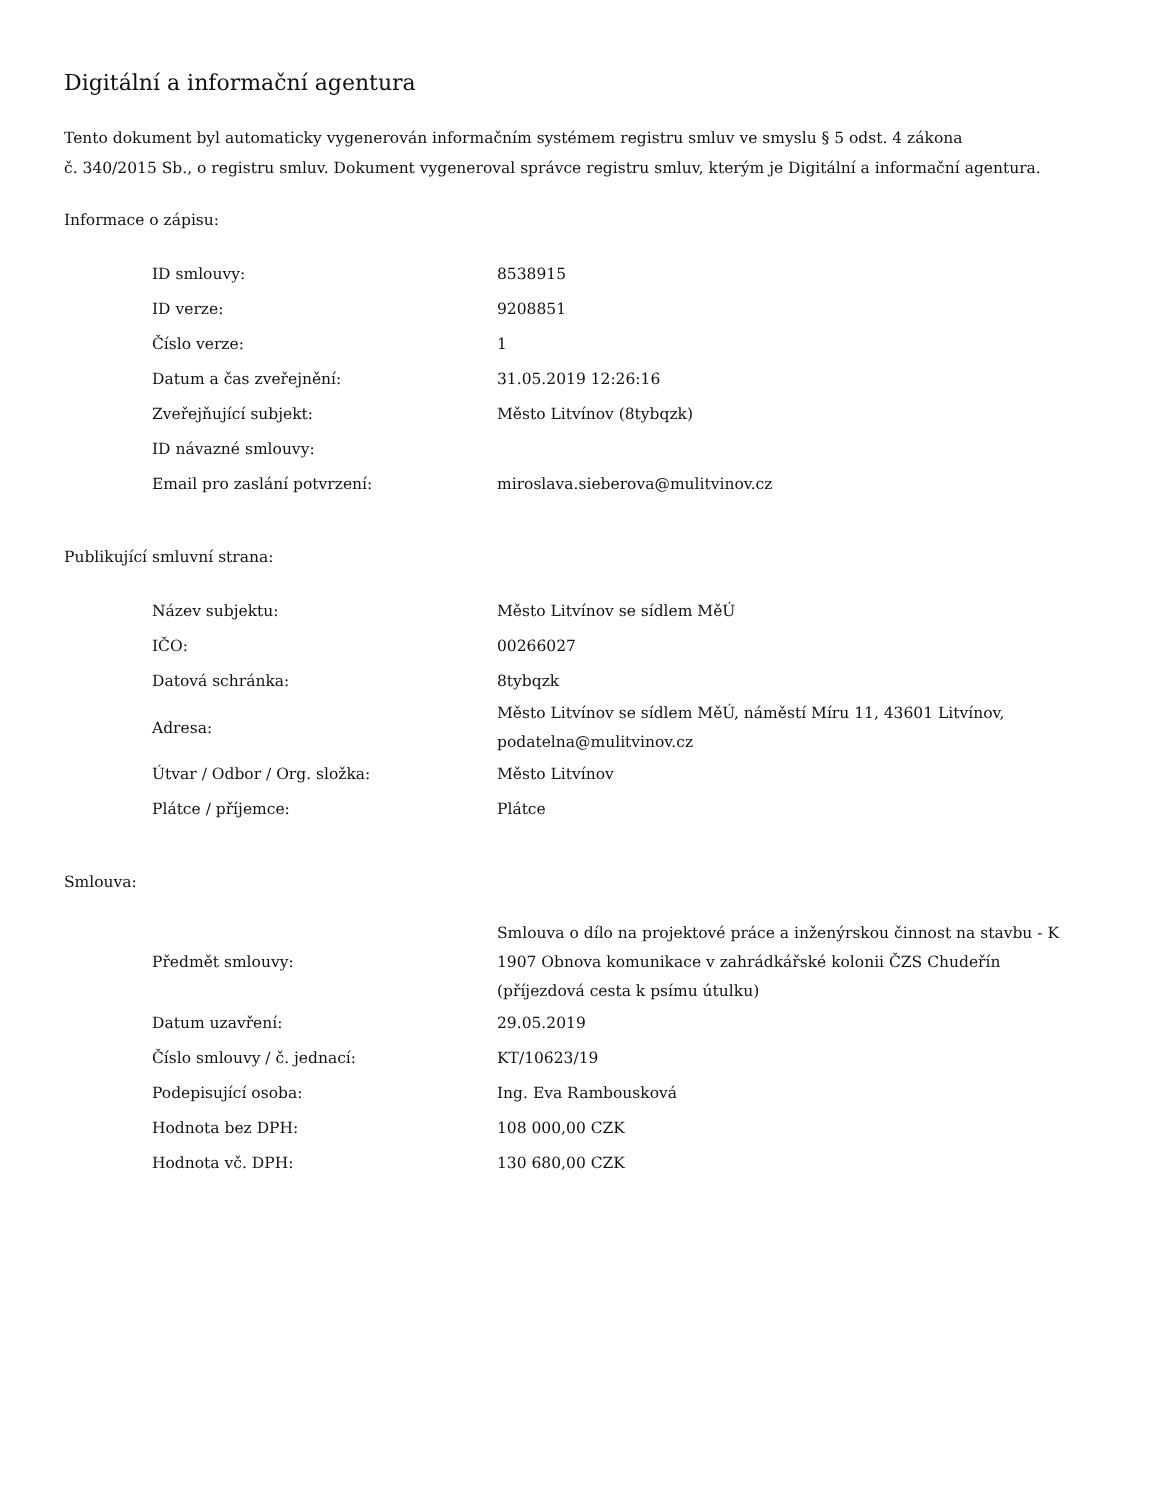Digitální a informační agentura
Tento dokument byl automaticky vygenerován informačním systémem registru smluv ve smyslu § 5 odst. 4 zákona
č. 340/2015 Sb., o registru smluv. Dokument vygeneroval správce registru smluv, kterým je Digitální a informační agentura.
Informace o zápisu:
| ID smlouvy: | 8538915 |
| ID verze: | 9208851 |
| Číslo verze: | 1 |
| Datum a čas zveřejnění: | 31.05.2019 12:26:16 |
| Zveřejňující subjekt: | Město Litvínov (8tybqzk) |
| ID návazné smlouvy: | |
| Email pro zaslání potvrzení: | miroslava.sieberova@mulitvinov.cz |
Publikující smluvní strana:
| Název subjektu: | Město Litvínov se sídlem MěÚ |
| IČO: | 00266027 |
| Datová schránka: | 8tybqzk |
| Adresa: | Město Litvínov se sídlem MěÚ, náměstí Míru 11, 43601 Litvínov, podatelna@mulitvinov.cz |
| Útvar / Odbor / Org. složka: | Město Litvínov |
| Plátce / příjemce: | Plátce |
Smlouva:
| Předmět smlouvy: | Smlouva o dílo na projektové práce a inženýrskou činnost na stavbu - K 1907 Obnova komunikace v zahrádkářské kolonii ČZS Chudeřín (příjezdová cesta k psímu útulku) |
| Datum uzavření: | 29.05.2019 |
| Číslo smlouvy / č. jednací: | KT/10623/19 |
| Podepisující osoba: | Ing. Eva Rambousková |
| Hodnota bez DPH: | 108 000,00 CZK |
| Hodnota vč. DPH: | 130 680,00 CZK |